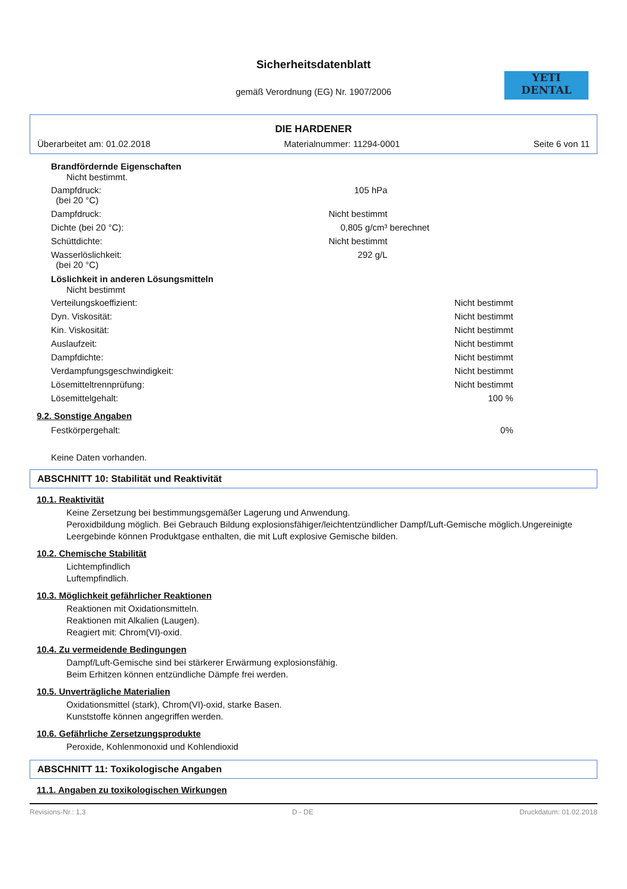Sicherheitsdatenblatt
gemäß Verordnung (EG) Nr. 1907/2006
YETI
DENTAL
DIE HARDENER
Überarbeitet am: 01.02.2018 Materialnummer: 11294-0001 Seite 6 von 11
Brandfördernde Eigenschaften
Nicht bestimmt.
| Dampfdruck: (bei 20 °C) | 105 hPa | |
| Dampfdruck: | Nicht bestimmt | |
| Dichte (bei 20 °C): | 0,805 g/cm³ | berechnet |
| Schüttdichte: | Nicht bestimmt | |
| Wasserlöslichkeit: (bei 20 °C) | 292 g/L | |
Löslichkeit in anderen Lösungsmitteln
Nicht bestimmt
| Verteilungskoeffizient: | Nicht bestimmt | |
| Dyn. Viskosität: | Nicht bestimmt | |
| Kin. Viskosität: | Nicht bestimmt | |
| Auslaufzeit: | Nicht bestimmt | |
| Dampfdichte: | Nicht bestimmt | |
| Verdampfungsgeschwindigkeit: | Nicht bestimmt | |
| Lösemitteltrennprüfung: | Nicht bestimmt | |
| Lösemittelgehalt: | 100 % | |
9.2. Sonstige Angaben
| Festkörpergehalt: | 0% | |
Keine Daten vorhanden.
ABSCHNITT 10: Stabilität und Reaktivität
10.1. Reaktivität
Keine Zersetzung bei bestimmungsgemäßer Lagerung und Anwendung.
Peroxidbildung möglich. Bei Gebrauch Bildung explosionsfähiger/leichtentzündlicher Dampf/Luft-Gemische möglich.Ungereinigte Leergebinde können Produktgase enthalten, die mit Luft explosive Gemische bilden.
10.2. Chemische Stabilität
Lichtempfindlich
Luftempfindlich.
10.3. Möglichkeit gefährlicher Reaktionen
Reaktionen mit Oxidationsmitteln.
Reaktionen mit Alkalien (Laugen).
Reagiert mit: Chrom(VI)-oxid.
10.4. Zu vermeidende Bedingungen
Dampf/Luft-Gemische sind bei stärkerer Erwärmung explosionsfähig.
Beim Erhitzen können entzündliche Dämpfe frei werden.
10.5. Unverträgliche Materialien
Oxidationsmittel (stark), Chrom(VI)-oxid, starke Basen.
Kunststoffe können angegriffen werden.
10.6. Gefährliche Zersetzungsprodukte
Peroxide, Kohlenmonoxid und Kohlendioxid
ABSCHNITT 11: Toxikologische Angaben
11.1. Angaben zu toxikologischen Wirkungen
Revisions-Nr.: 1,3 D - DE Druckdatum: 01.02.2018